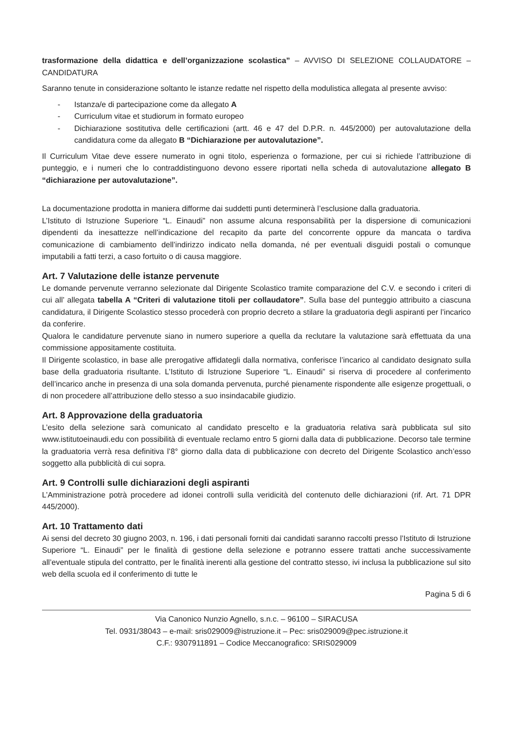trasformazione della didattica e dell’organizzazione scolastica” – AVVISO DI SELEZIONE COLLAUDATORE – CANDIDATURA
Saranno tenute in considerazione soltanto le istanze redatte nel rispetto della modulistica allegata al presente avviso:
- Istanza/e di partecipazione come da allegato A
- Curriculum vitae et studiorum in formato europeo
- Dichiarazione sostitutiva delle certificazioni (artt. 46 e 47 del D.P.R. n. 445/2000) per autovalutazione della candidatura come da allegato B “Dichiarazione per autovalutazione”.
Il Curriculum Vitae deve essere numerato in ogni titolo, esperienza o formazione, per cui si richiede l’attribuzione di punteggio, e i numeri che lo contraddistinguono devono essere riportati nella scheda di autovalutazione allegato B “dichiarazione per autovalutazione”.
La documentazione prodotta in maniera difforme dai suddetti punti determinerà l’esclusione dalla graduatoria.
L’Istituto di Istruzione Superiore “L. Einaudi” non assume alcuna responsabilità per la dispersione di comunicazioni dipendenti da inesattezze nell’indicazione del recapito da parte del concorrente oppure da mancata o tardiva comunicazione di cambiamento dell’indirizzo indicato nella domanda, né per eventuali disguidi postali o comunque imputabili a fatti terzi, a caso fortuito o di causa maggiore.
Art. 7 Valutazione delle istanze pervenute
Le domande pervenute verranno selezionate dal Dirigente Scolastico tramite comparazione del C.V. e secondo i criteri di cui all’ allegata tabella A “Criteri di valutazione titoli per collaudatore”. Sulla base del punteggio attribuito a ciascuna candidatura, il Dirigente Scolastico stesso procederà con proprio decreto a stilare la graduatoria degli aspiranti per l’incarico da conferire.
Qualora le candidature pervenute siano in numero superiore a quella da reclutare la valutazione sarà effettuata da una commissione appositamente costituita.
Il Dirigente scolastico, in base alle prerogative affidategli dalla normativa, conferisce l’incarico al candidato designato sulla base della graduatoria risultante. L’Istituto di Istruzione Superiore “L. Einaudi” si riserva di procedere al conferimento dell’incarico anche in presenza di una sola domanda pervenuta, purché pienamente rispondente alle esigenze progettuali, o di non procedere all’attribuzione dello stesso a suo insindacabile giudizio.
Art. 8 Approvazione della graduatoria
L’esito della selezione sarà comunicato al candidato prescelto e la graduatoria relativa sarà pubblicata sul sito www.istitutoeinaudi.edu con possibilità di eventuale reclamo entro 5 giorni dalla data di pubblicazione. Decorso tale termine la graduatoria verrà resa definitiva l’8° giorno dalla data di pubblicazione con decreto del Dirigente Scolastico anch’esso soggetto alla pubblicità di cui sopra.
Art. 9 Controlli sulle dichiarazioni degli aspiranti
L’Amministrazione potrà procedere ad idonei controlli sulla veridicità del contenuto delle dichiarazioni (rif. Art. 71 DPR 445/2000).
Art. 10 Trattamento dati
Ai sensi del decreto 30 giugno 2003, n. 196, i dati personali forniti dai candidati saranno raccolti presso l’Istituto di Istruzione Superiore “L. Einaudi” per le finalità di gestione della selezione e potranno essere trattati anche successivamente all’eventuale stipula del contratto, per le finalità inerenti alla gestione del contratto stesso, ivi inclusa la pubblicazione sul sito web della scuola ed il conferimento di tutte le
Pagina 5 di 6
Via Canonico Nunzio Agnello, s.n.c. – 96100 – SIRACUSA
Tel. 0931/38043 – e-mail: sris029009@istruzione.it – Pec: sris029009@pec.istruzione.it
C.F.: 9307911891 – Codice Meccanografico: SRIS029009